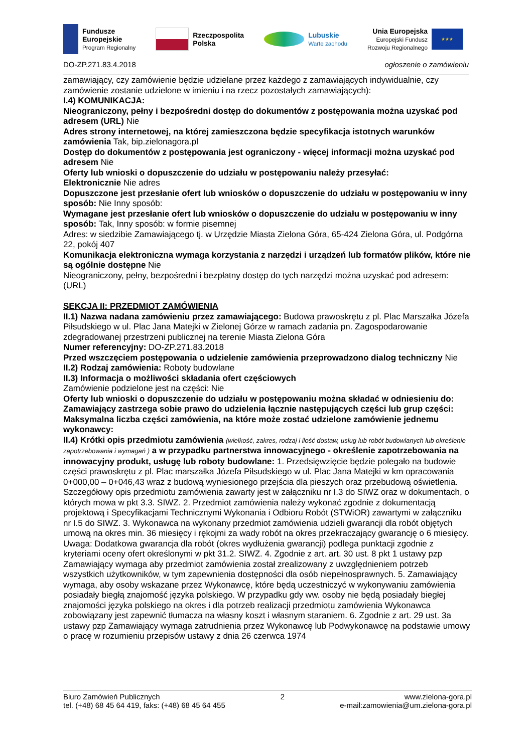Fundusze
Europejskie
Program Regionalny
Rzeczpospolita
Polska
Lubuskie
Warte zachodu
Unia Europejska
Europejski Fundusz
Rozwoju Regionalnego
★★★
DO-ZP.271.83.4.2018 ogłoszenie o zamówieniu
zamawiający, czy zamówienie będzie udzielane przez każdego z zamawiających indywidualnie, czy zamówienie zostanie udzielone w imieniu i na rzecz pozostałych zamawiających):
I.4) KOMUNIKACJA:
Nieograniczony, pełny i bezpośredni dostęp do dokumentów z postępowania można uzyskać pod adresem (URL) Nie
Adres strony internetowej, na której zamieszczona będzie specyfikacja istotnych warunków zamówienia Tak, bip.zielonagora.pl
Dostęp do dokumentów z postępowania jest ograniczony - więcej informacji można uzyskać pod adresem Nie
Oferty lub wnioski o dopuszczenie do udziału w postępowaniu należy przesyłać:
Elektronicznie Nie adres
Dopuszczone jest przesłanie ofert lub wniosków o dopuszczenie do udziału w postępowaniu w inny sposób: Nie Inny sposób:
Wymagane jest przesłanie ofert lub wniosków o dopuszczenie do udziału w postępowaniu w inny sposób: Tak, Inny sposób: w formie pisemnej
Adres: w siedzibie Zamawiającego tj. w Urzędzie Miasta Zielona Góra, 65-424 Zielona Góra, ul. Podgórna 22, pokój 407
Komunikacja elektroniczna wymaga korzystania z narzędzi i urządzeń lub formatów plików, które nie są ogólnie dostępne Nie
Nieograniczony, pełny, bezpośredni i bezpłatny dostęp do tych narzędzi można uzyskać pod adresem: (URL)
SEKCJA II: PRZEDMIOT ZAMÓWIENIA
II.1) Nazwa nadana zamówieniu przez zamawiającego: Budowa prawoskrętu z pl. Plac Marszałka Józefa Piłsudskiego w ul. Plac Jana Matejki w Zielonej Górze w ramach zadania pn. Zagospodarowanie zdegradowanej przestrzeni publicznej na terenie Miasta Zielona Góra
Numer referencyjny: DO-ZP.271.83.2018
Przed wszczęciem postępowania o udzielenie zamówienia przeprowadzono dialog techniczny Nie
II.2) Rodzaj zamówienia: Roboty budowlane
II.3) Informacja o możliwości składania ofert częściowych
Zamówienie podzielone jest na części: Nie
Oferty lub wnioski o dopuszczenie do udziału w postępowaniu można składać w odniesieniu do:
Zamawiający zastrzega sobie prawo do udzielenia łącznie następujących części lub grup części:
Maksymalna liczba części zamówienia, na które może zostać udzielone zamówienie jednemu wykonawcy:
II.4) Krótki opis przedmiotu zamówienia (wielkość, zakres, rodzaj i ilość dostaw, usług lub robót budowlanych lub określenie zapotrzebowania i wymagań ) a w przypadku partnerstwa innowacyjnego - określenie zapotrzebowania na innowacyjny produkt, usługę lub roboty budowlane: 1. Przedsięwzięcie będzie polegało na budowie części prawoskrętu z pl. Plac marszałka Józefa Piłsudskiego w ul. Plac Jana Matejki w km opracowania 0+000,00 – 0+046,43 wraz z budową wyniesionego przejścia dla pieszych oraz przebudową oświetlenia. Szczegółowy opis przedmiotu zamówienia zawarty jest w załączniku nr I.3 do SIWZ oraz w dokumentach, o których mowa w pkt 3.3. SIWZ. 2. Przedmiot zamówienia należy wykonać zgodnie z dokumentacją projektową i Specyfikacjami Technicznymi Wykonania i Odbioru Robót (STWiOR) zawartymi w załączniku nr I.5 do SIWZ. 3. Wykonawca na wykonany przedmiot zamówienia udzieli gwarancji dla robót objętych umową na okres min. 36 miesięcy i rękojmi za wady robót na okres przekraczający gwarancję o 6 miesięcy. Uwaga: Dodatkowa gwarancja dla robót (okres wydłużenia gwarancji) podlega punktacji zgodnie z kryteriami oceny ofert określonymi w pkt 31.2. SIWZ. 4. Zgodnie z art. art. 30 ust. 8 pkt 1 ustawy pzp Zamawiający wymaga aby przedmiot zamówienia został zrealizowany z uwzględnieniem potrzeb wszystkich użytkowników, w tym zapewnienia dostępności dla osób niepełnosprawnych. 5. Zamawiający wymaga, aby osoby wskazane przez Wykonawcę, które będą uczestniczyć w wykonywaniu zamówienia posiadały biegłą znajomość języka polskiego. W przypadku gdy ww. osoby nie będą posiadały biegłej znajomości języka polskiego na okres i dla potrzeb realizacji przedmiotu zamówienia Wykonawca zobowiązany jest zapewnić tłumacza na własny koszt i własnym staraniem. 6. Zgodnie z art. 29 ust. 3a ustawy pzp Zamawiający wymaga zatrudnienia przez Wykonawcę lub Podwykonawcę na podstawie umowy o pracę w rozumieniu przepisów ustawy z dnia 26 czerwca 1974
Biuro Zamówień Publicznych
tel. (+48) 68 45 64 419, faks: (+48) 68 45 64 455
2 www.zielona-gora.pl
e-mail:zamowienia@um.zielona-gora.pl